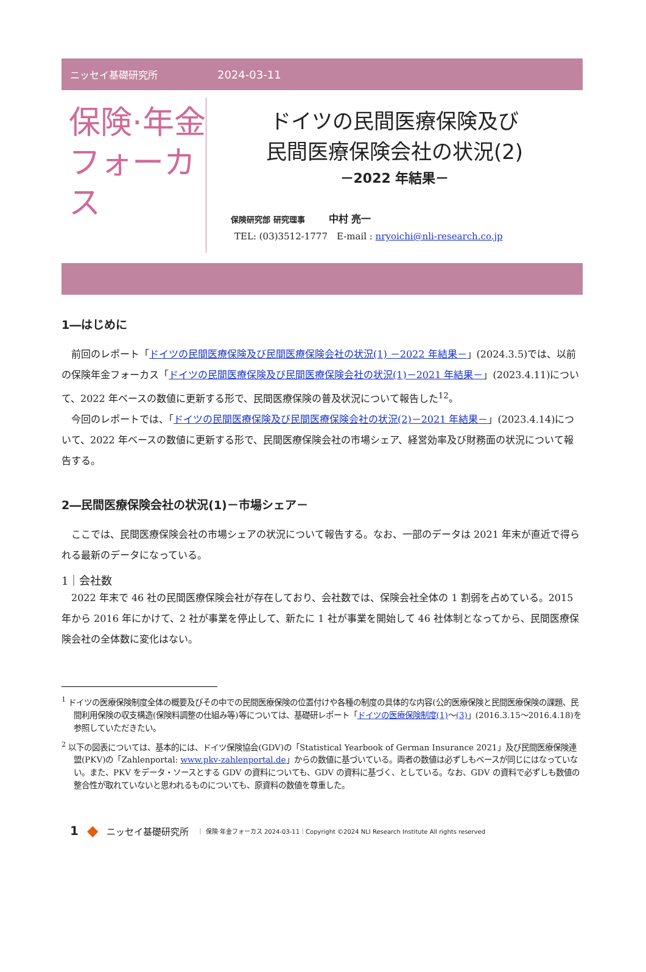ニッセイ基礎研究所 2024-03-11
保険·年金
フォーカス
ドイツの民間医療保険及び
民間医療保険会社の状況(2)
－2022 年結果－
保険研究部 研究理事　　　中村 亮一
TEL: (03)3512-1777　E-mail : nryoichi@nli-research.co.jp
1―はじめに
前回のレポート「ドイツの民間医療保険及び民間医療保険会社の状況(1) －2022 年結果－」(2024.3.5)では、以前の保険年金フォーカス「ドイツの民間医療保険及び民間医療保険会社の状況(1)－2021 年結果－」(2023.4.11)について、2022 年ベースの数値に更新する形で、民間医療保険の普及状況について報告した<sup>1</sup><sup>2</sup>。
今回のレポートでは、「ドイツの民間医療保険及び民間医療保険会社の状況(2)－2021 年結果－」(2023.4.14)について、2022 年ベースの数値に更新する形で、民間医療保険会社の市場シェア、経営効率及び財務面の状況について報告する。
2―民間医療保険会社の状況(1)－市場シェア－
ここでは、民間医療保険会社の市場シェアの状況について報告する。なお、一部のデータは 2021 年末が直近で得られる最新のデータになっている。
1｜会社数
2022 年末で 46 社の民間医療保険会社が存在しており、会社数では、保険会社全体の 1 割弱を占めている。2015 年から 2016 年にかけて、2 社が事業を停止して、新たに 1 社が事業を開始して 46 社体制となってから、民間医療保険会社の全体数に変化はない。
<sup>1</sup> ドイツの医療保険制度全体の概要及びその中での民間医療保険の位置付けや各種の制度の具体的な内容(公的医療保険と民間医療保険の課題、民間利用保険の収支構造(保険料調整の仕組み等)等については、基礎研レポート「ドイツの医療保険制度(1)～(3)」(2016.3.15～2016.4.18)を参照していただきたい。
<sup>2</sup> 以下の図表については、基本的には、ドイツ保険協会(GDV)の「Statistical Yearbook of German Insurance 2021」及び民間医療保険連盟(PKV)の「Zahlenportal: www.pkv-zahlenportal.de」からの数値に基づいている。両者の数値は必ずしもベースが同じにはなっていない。また、PKV をデータ・ソースとする GDV の資料についても、GDV の資料に基づく、としている。なお、GDV の資料で必ずしも数値の整合性が取れていないと思われるものについても、原資料の数値を尊重した。
1 ◆ ニッセイ基礎研究所 ｜ 保険·年金フォーカス 2024-03-11｜Copyright ©2024 NLI Research Institute All rights reserved